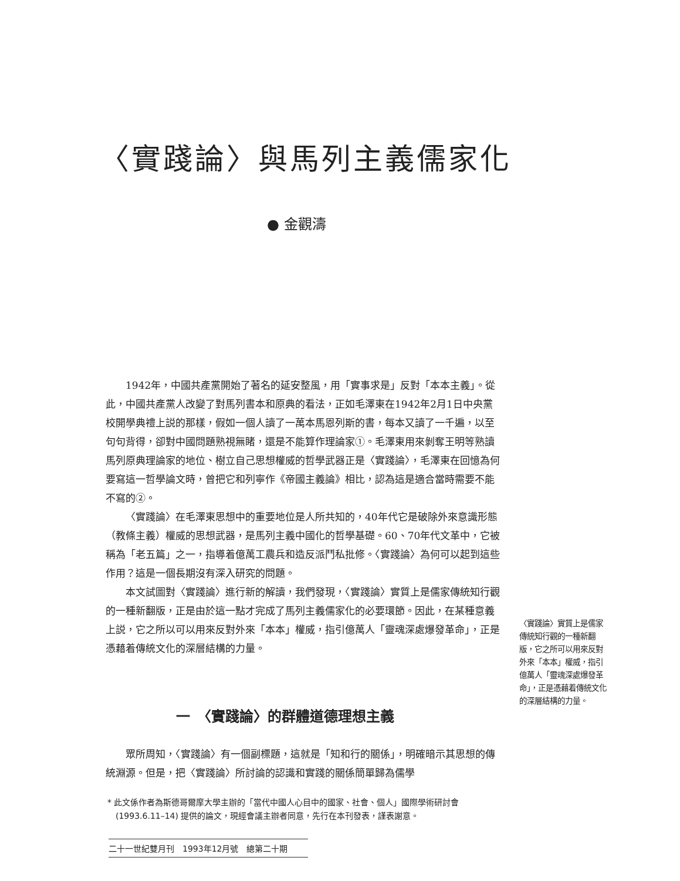〈實踐論〉與馬列主義儒家化
● 金觀濤
1942年，中國共產黨開始了著名的延安整風，用「實事求是」反對「本本主義」。從此，中國共產黨人改變了對馬列書本和原典的看法，正如毛澤東在1942年2月1日中央黨校開學典禮上説的那樣，假如一個人讀了一萬本馬恩列斯的書，每本又讀了一千遍，以至句句背得，卻對中國問題熟視無睹，還是不能算作理論家①。毛澤東用來剝奪王明等熟讀馬列原典理論家的地位、樹立自己思想權威的哲學武器正是〈實踐論〉，毛澤東在回憶為何要寫這一哲學論文時，曾把它和列寧作《帝國主義論》相比，認為這是適合當時需要不能不寫的②。
〈實踐論〉在毛澤東思想中的重要地位是人所共知的，40年代它是破除外來意識形態（教條主義）權威的思想武器，是馬列主義中國化的哲學基礎。60、70年代文革中，它被稱為「老五篇」之一，指導着億萬工農兵和造反派鬥私批修。〈實踐論〉為何可以起到這些作用？這是一個長期沒有深入研究的問題。
本文試圖對〈實踐論〉進行新的解讀，我們發現，〈實踐論〉實質上是儒家傳統知行觀的一種新翻版，正是由於這一點才完成了馬列主義儒家化的必要環節。因此，在某種意義上説，它之所以可以用來反對外來「本本」權威，指引億萬人「靈魂深處爆發革命」，正是憑藉着傳統文化的深層結構的力量。
〈實踐論〉實質上是儒家傳統知行觀的一種新翻版，它之所可以用來反對外來「本本」權威，指引億萬人「靈魂深處爆發革命」，正是憑藉着傳統文化的深層結構的力量。
一　〈實踐論〉的群體道德理想主義
眾所周知，〈實踐論〉有一個副標題，這就是「知和行的關係」，明確暗示其思想的傳統淵源。但是，把〈實踐論〉所討論的認識和實踐的關係簡單歸為儒學
* 此文係作者為斯德哥爾摩大學主辦的「當代中國人心目中的國家、社會、個人」國際學術研討會 (1993.6.11–14) 提供的論文，現經會議主辦者同意，先行在本刊發表，謹表謝意。
二十一世紀雙月刊　1993年12月號　總第二十期